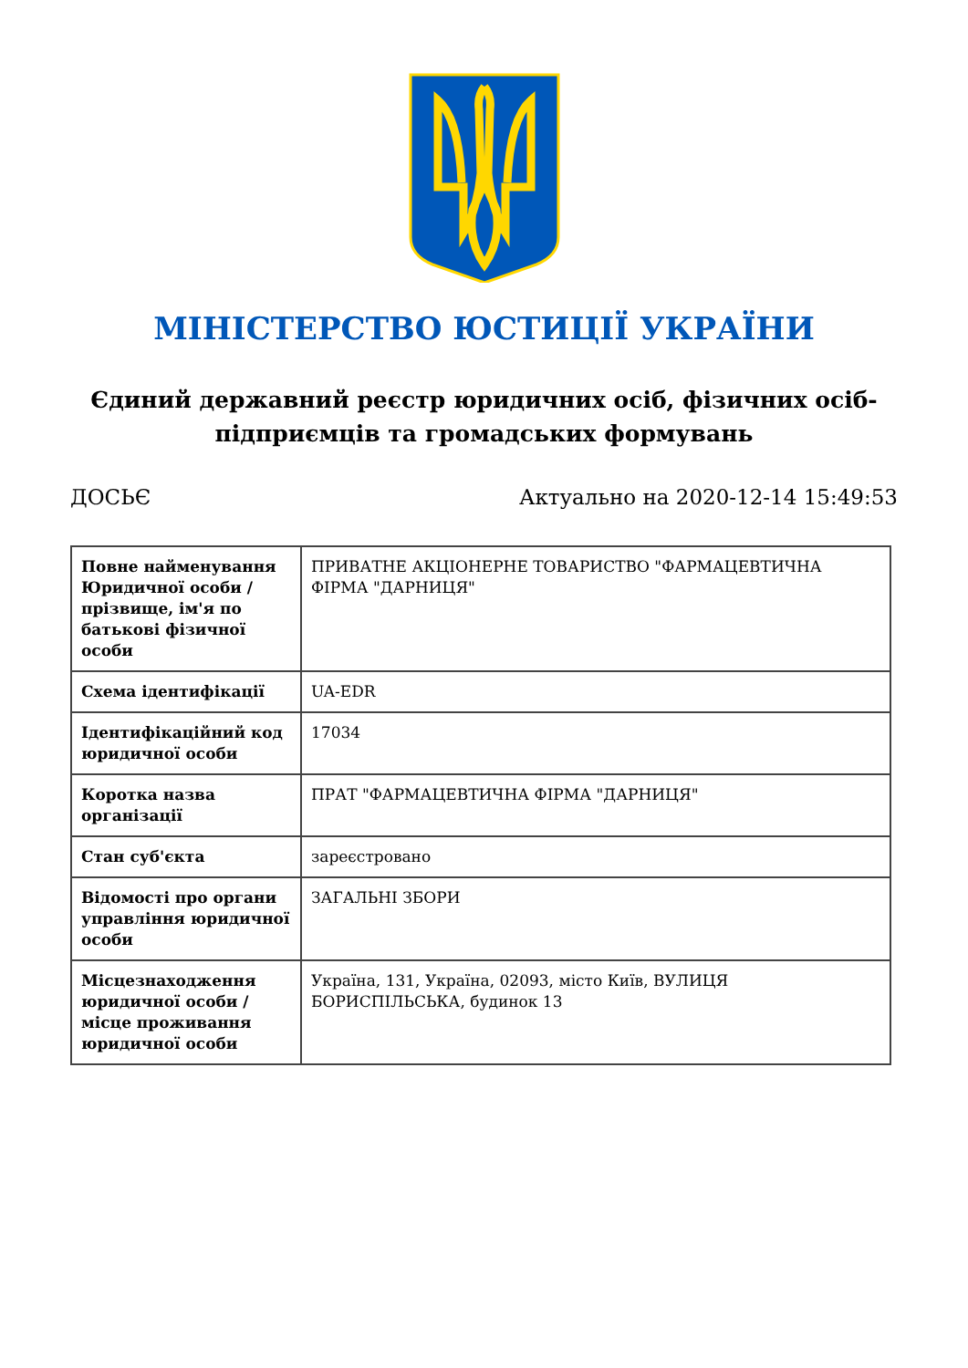МІНІСТЕРСТВО ЮСТИЦІЇ УКРАЇНИ
Єдиний державний реєстр юридичних осіб, фізичних осіб-підприємців та громадських формувань
ДОСЬЄ Актуально на 2020-12-14 15:49:53
| Повне найменування Юридичної особи / прізвище, ім'я по батькові фізичної особи | ПРИВАТНЕ АКЦІОНЕРНЕ ТОВАРИСТВО "ФАРМАЦЕВТИЧНА ФІРМА "ДАРНИЦЯ" |
| Схема ідентифікації | UA-EDR |
| Ідентифікаційний код юридичної особи | 17034 |
| Коротка назва організації | ПРАТ "ФАРМАЦЕВТИЧНА ФІРМА "ДАРНИЦЯ" |
| Стан суб'єкта | зареєстровано |
| Відомості про органи управління юридичної особи | ЗАГАЛЬНІ ЗБОРИ |
| Місцезнаходження юридичної особи / місце проживання юридичної особи | Україна, 131, Україна, 02093, місто Київ, ВУЛИЦЯ БОРИСПІЛЬСЬКА, будинок 13 |